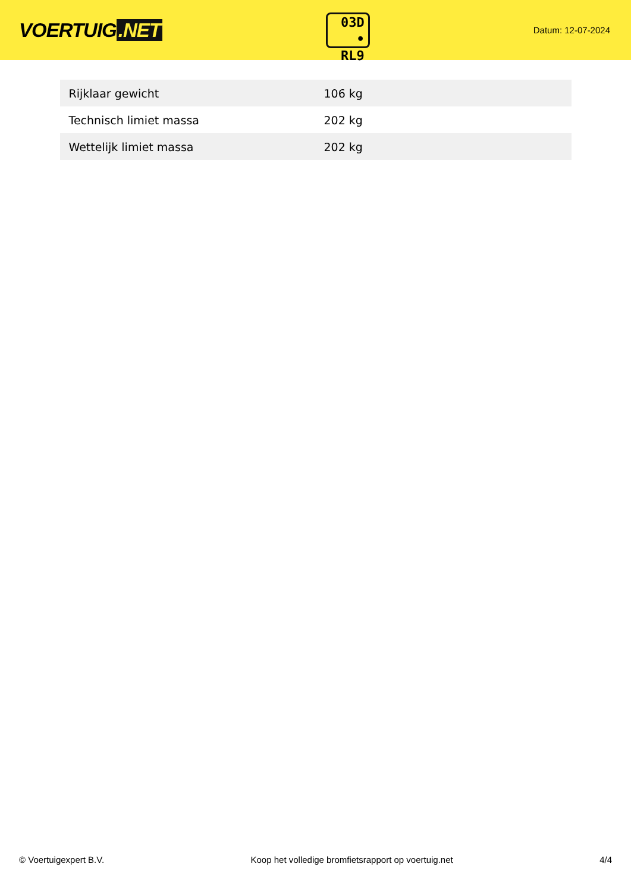VOERTUIG.NET
03D
• RL9
Datum: 12-07-2024
| Rijklaar gewicht | 106 kg |
| Technisch limiet massa | 202 kg |
| Wettelijk limiet massa | 202 kg |
© Voertuigexpert B.V. Koop het volledige bromfietsrapport op voertuig.net 4/4